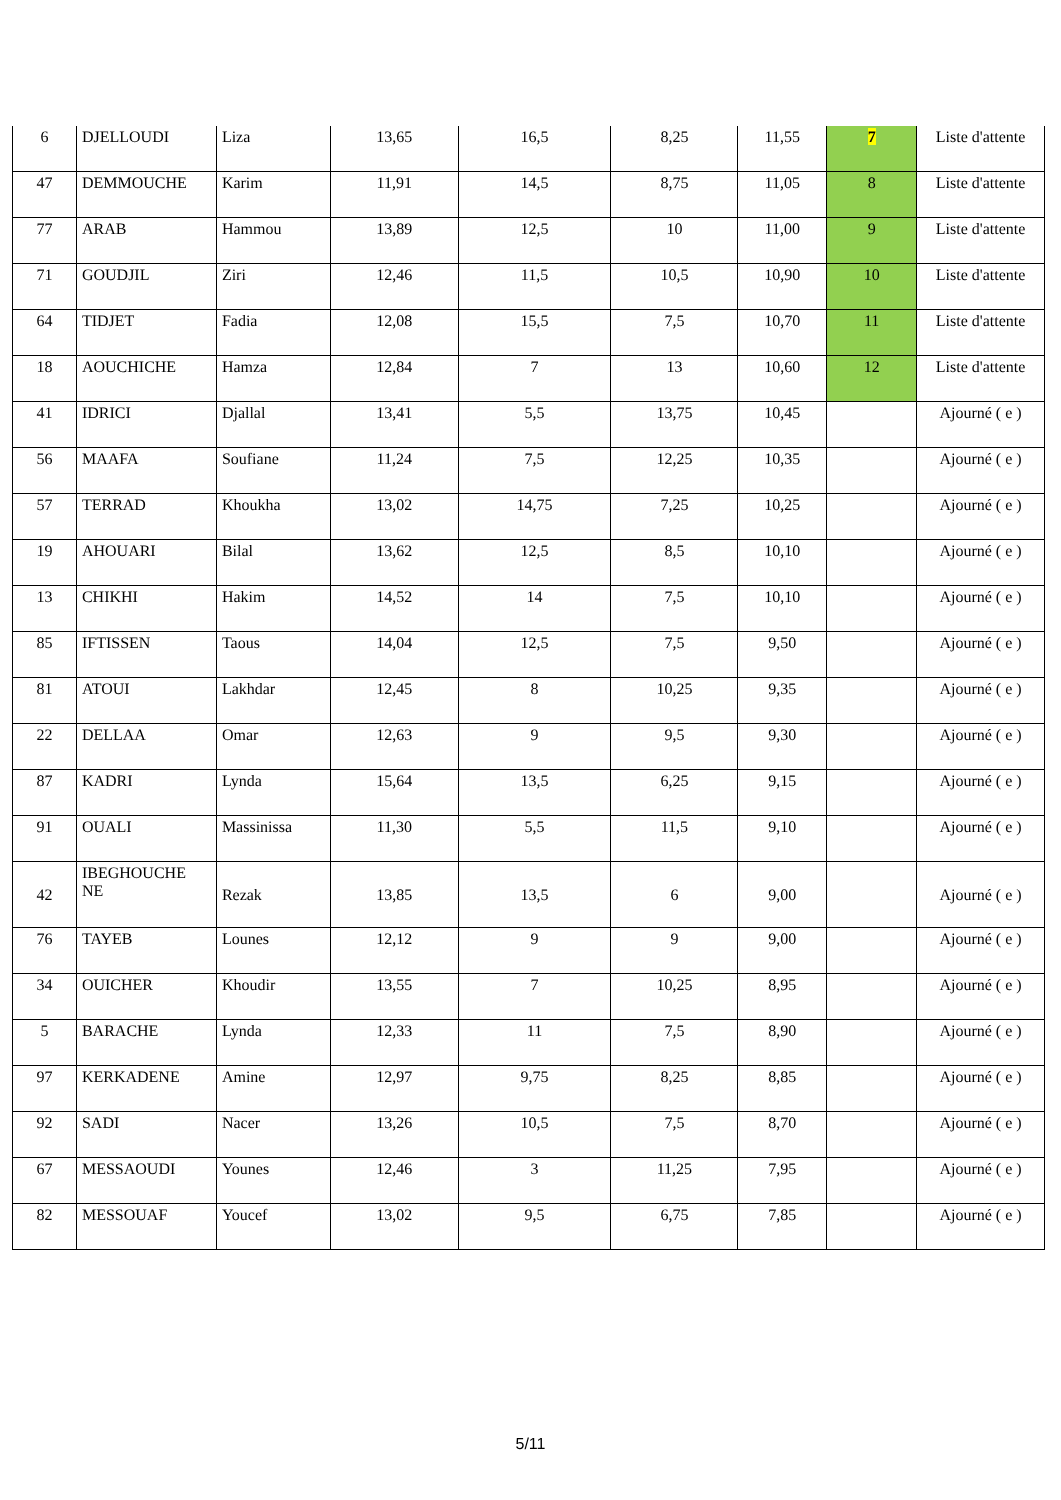| 6 | DJELLOUDI | Liza | 13,65 | 16,5 | 8,25 | 11,55 | 7 | Liste d'attente |
| 47 | DEMMOUCHE | Karim | 11,91 | 14,5 | 8,75 | 11,05 | 8 | Liste d'attente |
| 77 | ARAB | Hammou | 13,89 | 12,5 | 10 | 11,00 | 9 | Liste d'attente |
| 71 | GOUDJIL | Ziri | 12,46 | 11,5 | 10,5 | 10,90 | 10 | Liste d'attente |
| 64 | TIDJET | Fadia | 12,08 | 15,5 | 7,5 | 10,70 | 11 | Liste d'attente |
| 18 | AOUCHICHE | Hamza | 12,84 | 7 | 13 | 10,60 | 12 | Liste d'attente |
| 41 | IDRICI | Djallal | 13,41 | 5,5 | 13,75 | 10,45 | | Ajourné ( e ) |
| 56 | MAAFA | Soufiane | 11,24 | 7,5 | 12,25 | 10,35 | | Ajourné ( e ) |
| 57 | TERRAD | Khoukha | 13,02 | 14,75 | 7,25 | 10,25 | | Ajourné ( e ) |
| 19 | AHOUARI | Bilal | 13,62 | 12,5 | 8,5 | 10,10 | | Ajourné ( e ) |
| 13 | CHIKHI | Hakim | 14,52 | 14 | 7,5 | 10,10 | | Ajourné ( e ) |
| 85 | IFTISSEN | Taous | 14,04 | 12,5 | 7,5 | 9,50 | | Ajourné ( e ) |
| 81 | ATOUI | Lakhdar | 12,45 | 8 | 10,25 | 9,35 | | Ajourné ( e ) |
| 22 | DELLAA | Omar | 12,63 | 9 | 9,5 | 9,30 | | Ajourné ( e ) |
| 87 | KADRI | Lynda | 15,64 | 13,5 | 6,25 | 9,15 | | Ajourné ( e ) |
| 91 | OUALI | Massinissa | 11,30 | 5,5 | 11,5 | 9,10 | | Ajourné ( e ) |
| 42 | IBEGHOUCHE NE | Rezak | 13,85 | 13,5 | 6 | 9,00 | | Ajourné ( e ) |
| 76 | TAYEB | Lounes | 12,12 | 9 | 9 | 9,00 | | Ajourné ( e ) |
| 34 | OUICHER | Khoudir | 13,55 | 7 | 10,25 | 8,95 | | Ajourné ( e ) |
| 5 | BARACHE | Lynda | 12,33 | 11 | 7,5 | 8,90 | | Ajourné ( e ) |
| 97 | KERKADENE | Amine | 12,97 | 9,75 | 8,25 | 8,85 | | Ajourné ( e ) |
| 92 | SADI | Nacer | 13,26 | 10,5 | 7,5 | 8,70 | | Ajourné ( e ) |
| 67 | MESSAOUDI | Younes | 12,46 | 3 | 11,25 | 7,95 | | Ajourné ( e ) |
| 82 | MESSOUAF | Youcef | 13,02 | 9,5 | 6,75 | 7,85 | | Ajourné ( e ) |
5/11